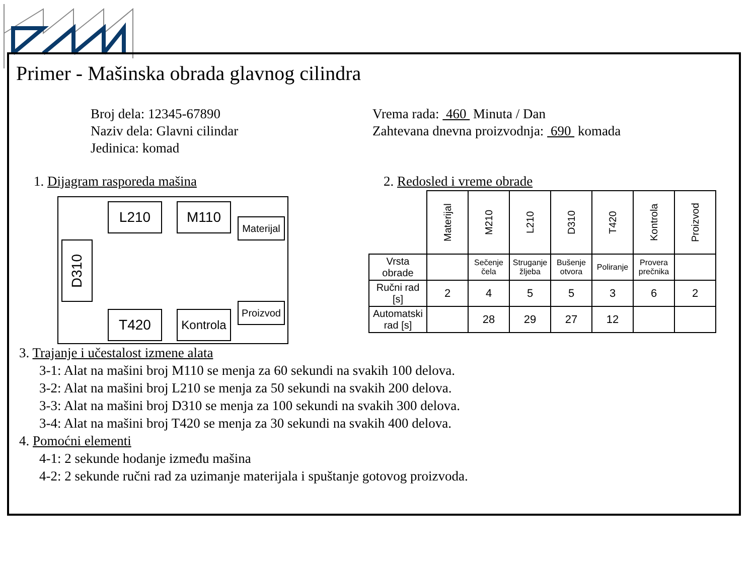Primer - Mašinska obrada glavnog cilindra
Broj dela: 12345-67890
Naziv dela: Glavni cilindar
Jedinica: komad
Vrema rada: 460 Minuta / Dan
Zahtevana dnevna proizvodnja: 690 komada
1. Dijagram rasporeda mašina
L210 M110
Materijal
D310
Proizvod
T420
Kontrola
2. Redosled i vreme obrade
| | Materijal | M210 | L210 | D310 | T420 | Kontrola | Proizvod |
| Vrsta obrade | | Sečenje čela | Struganje žljeba | Bušenje otvora | Poliranje | Provera prečnika | |
| Ručni rad [s] | 2 | 4 | 5 | 5 | 3 | 6 | 2 |
| Automatski rad [s] | | 28 | 29 | 27 | 12 | | |
3. Trajanje i učestalost izmene alata
3-1: Alat na mašini broj M110 se menja za 60 sekundi na svakih 100 delova.
3-2: Alat na mašini broj L210 se menja za 50 sekundi na svakih 200 delova.
3-3: Alat na mašini broj D310 se menja za 100 sekundi na svakih 300 delova.
3-4: Alat na mašini broj T420 se menja za 30 sekundi na svakih 400 delova.
4. Pomoćni elementi
4-1: 2 sekunde hodanje između mašina
4-2: 2 sekunde ručni rad za uzimanje materijala i spuštanje gotovog proizvoda.